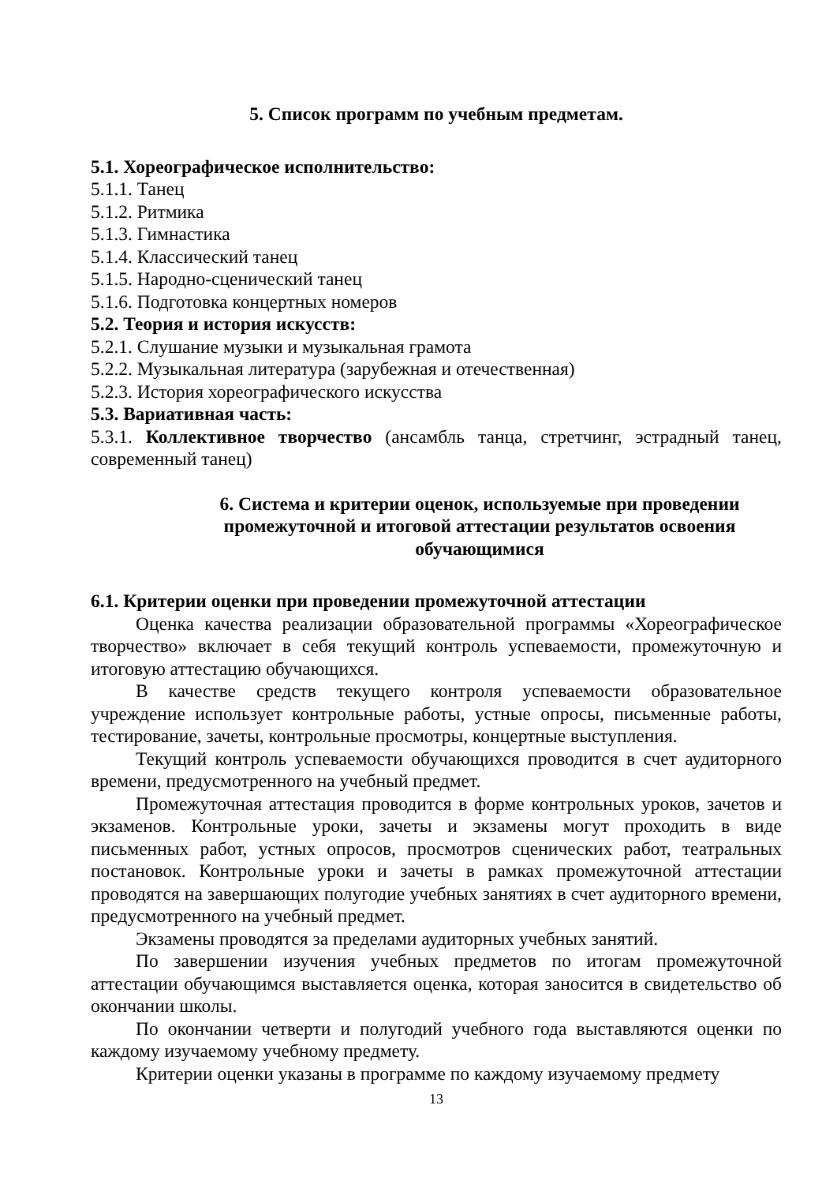5. Список программ по учебным предметам.
5.1. Хореографическое исполнительство:
5.1.1. Танец
5.1.2. Ритмика
5.1.3. Гимнастика
5.1.4. Классический танец
5.1.5. Народно-сценический танец
5.1.6. Подготовка концертных номеров
5.2. Теория и история искусств:
5.2.1. Слушание музыки и музыкальная грамота
5.2.2. Музыкальная литература (зарубежная и отечественная)
5.2.3. История хореографического искусства
5.3. Вариативная часть:
5.3.1. Коллективное творчество (ансамбль танца, стретчинг, эстрадный танец, современный танец)
6. Система и критерии оценок, используемые при проведении промежуточной и итоговой аттестации результатов освоения обучающимися
6.1. Критерии оценки при проведении промежуточной аттестации
Оценка качества реализации образовательной программы «Хореографическое творчество» включает в себя текущий контроль успеваемости, промежуточную и итоговую аттестацию обучающихся.
В качестве средств текущего контроля успеваемости образовательное учреждение использует контрольные работы, устные опросы, письменные работы, тестирование, зачеты, контрольные просмотры, концертные выступления.
Текущий контроль успеваемости обучающихся проводится в счет аудиторного времени, предусмотренного на учебный предмет.
Промежуточная аттестация проводится в форме контрольных уроков, зачетов и экзаменов. Контрольные уроки, зачеты и экзамены могут проходить в виде письменных работ, устных опросов, просмотров сценических работ, театральных постановок. Контрольные уроки и зачеты в рамках промежуточной аттестации проводятся на завершающих полугодие учебных занятиях в счет аудиторного времени, предусмотренного на учебный предмет.
Экзамены проводятся за пределами аудиторных учебных занятий.
По завершении изучения учебных предметов по итогам промежуточной аттестации обучающимся выставляется оценка, которая заносится в свидетельство об окончании школы.
По окончании четверти и полугодий учебного года выставляются оценки по каждому изучаемому учебному предмету.
Критерии оценки указаны в программе по каждому изучаемому предмету
13